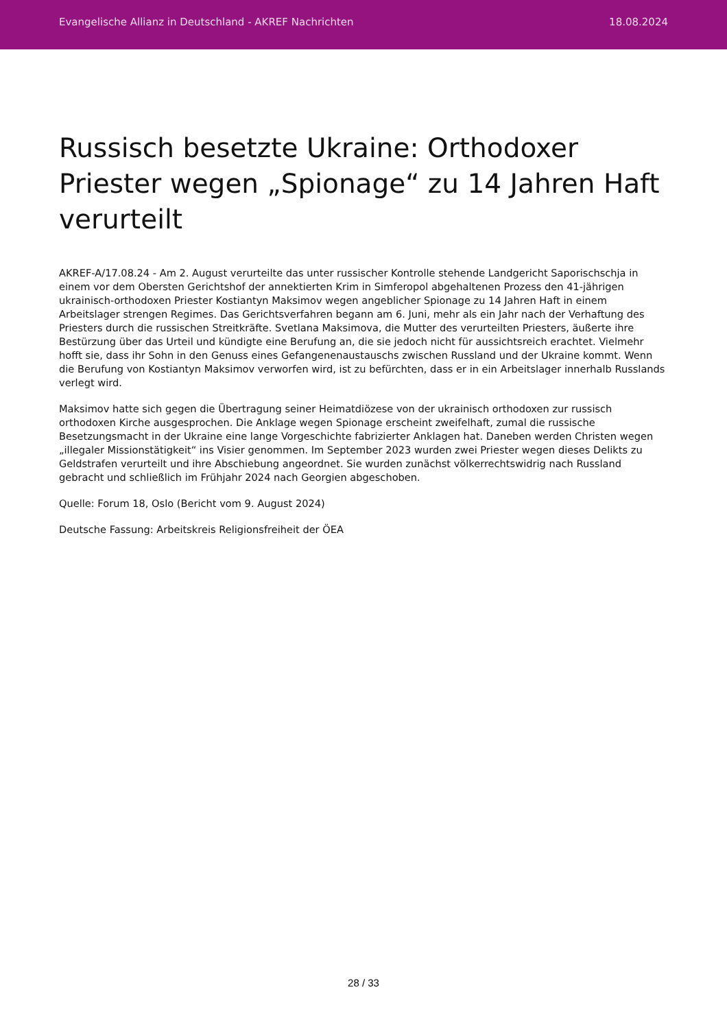Evangelische Allianz in Deutschland - AKREF Nachrichten 18.08.2024
Russisch besetzte Ukraine: Orthodoxer Priester wegen „Spionage“ zu 14 Jahren Haft verurteilt
AKREF-A/17.08.24 - Am 2. August verurteilte das unter russischer Kontrolle stehende Landgericht Saporischschja in einem vor dem Obersten Gerichtshof der annektierten Krim in Simferopol abgehaltenen Prozess den 41-jährigen ukrainisch-orthodoxen Priester Kostiantyn Maksimov wegen angeblicher Spionage zu 14 Jahren Haft in einem Arbeitslager strengen Regimes. Das Gerichtsverfahren begann am 6. Juni, mehr als ein Jahr nach der Verhaftung des Priesters durch die russischen Streitkräfte. Svetlana Maksimova, die Mutter des verurteilten Priesters, äußerte ihre Bestürzung über das Urteil und kündigte eine Berufung an, die sie jedoch nicht für aussichtsreich erachtet. Vielmehr hofft sie, dass ihr Sohn in den Genuss eines Gefangenenaustauschs zwischen Russland und der Ukraine kommt. Wenn die Berufung von Kostiantyn Maksimov verworfen wird, ist zu befürchten, dass er in ein Arbeitslager innerhalb Russlands verlegt wird.
Maksimov hatte sich gegen die Übertragung seiner Heimatdiözese von der ukrainisch orthodoxen zur russisch orthodoxen Kirche ausgesprochen. Die Anklage wegen Spionage erscheint zweifelhaft, zumal die russische Besetzungsmacht in der Ukraine eine lange Vorgeschichte fabrizierter Anklagen hat. Daneben werden Christen wegen „illegaler Missionstätigkeit“ ins Visier genommen. Im September 2023 wurden zwei Priester wegen dieses Delikts zu Geldstrafen verurteilt und ihre Abschiebung angeordnet. Sie wurden zunächst völkerrechtswidrig nach Russland gebracht und schließlich im Frühjahr 2024 nach Georgien abgeschoben.
Quelle: Forum 18, Oslo (Bericht vom 9. August 2024)
Deutsche Fassung: Arbeitskreis Religionsfreiheit der ÖEA
28 / 33